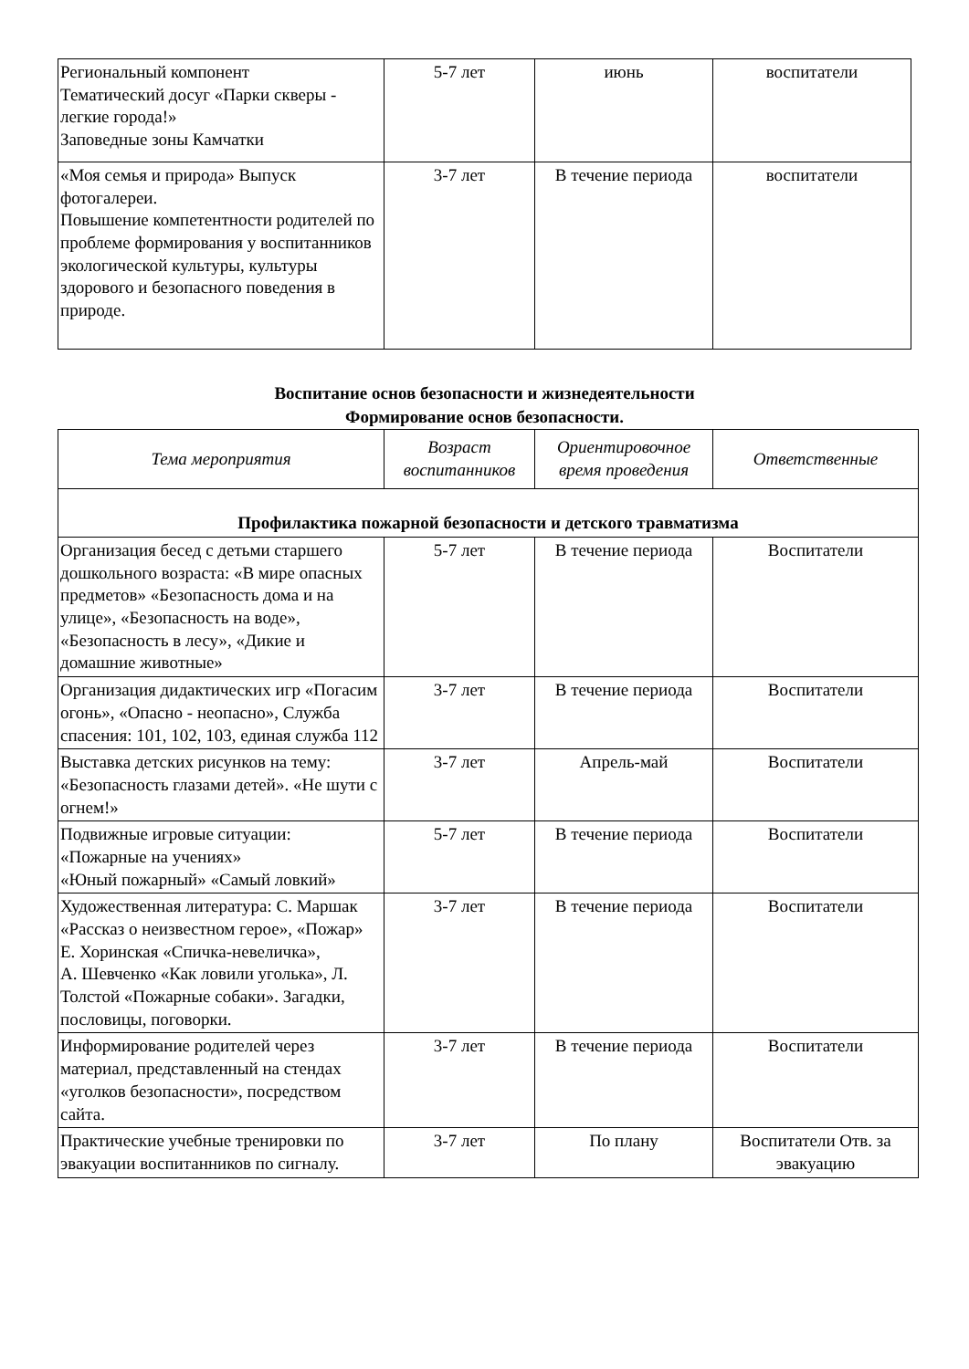| Региональный компонент Тематический досуг «Парки скверы - легкие города!» Заповедные зоны Камчатки | 5-7 лет | июнь | воспитатели |
| «Моя семья и природа» Выпуск фотогалереи. Повышение компетентности родителей по проблеме формирования у воспитанников экологической культуры, культуры здорового и безопасного поведения в природе. | 3-7 лет | В течение периода | воспитатели |
Воспитание основ безопасности и жизнедеятельности
Формирование основ безопасности.
| Тема мероприятия | Возраст воспитанников | Ориентировочное время проведения | Ответственные |
| --- | --- | --- | --- |
| Профилактика пожарной безопасности и детского травматизма | | | |
| Организация бесед с детьми старшего дошкольного возраста: «В мире опасных предметов» «Безопасность дома и на улице», «Безопасность на воде», «Безопасность в лесу», «Дикие и домашние животные» | 5-7 лет | В течение периода | Воспитатели |
| Организация дидактических игр «Погасим огонь», «Опасно - неопасно», Служба спасения: 101, 102, 103, единая служба 112 | 3-7 лет | В течение периода | Воспитатели |
| Выставка детских рисунков на тему: «Безопасность глазами детей». «Не шути с огнем!» | 3-7 лет | Апрель-май | Воспитатели |
| Подвижные игровые ситуации: «Пожарные на учениях» «Юный пожарный» «Самый ловкий» | 5-7 лет | В течение периода | Воспитатели |
| Художественная литература: С. Маршак «Рассказ о неизвестном герое», «Пожар» Е. Хоринская «Спичка-невеличка», А. Шевченко «Как ловили уголька», Л. Толстой «Пожарные собаки». Загадки, пословицы, поговорки. | 3-7 лет | В течение периода | Воспитатели |
| Информирование родителей через материал, представленный на стендах «уголков безопасности», посредством сайта. | 3-7 лет | В течение периода | Воспитатели |
| Практические учебные тренировки по эвакуации воспитанников по сигналу. | 3-7 лет | По плану | Воспитатели Отв. за эвакуацию |